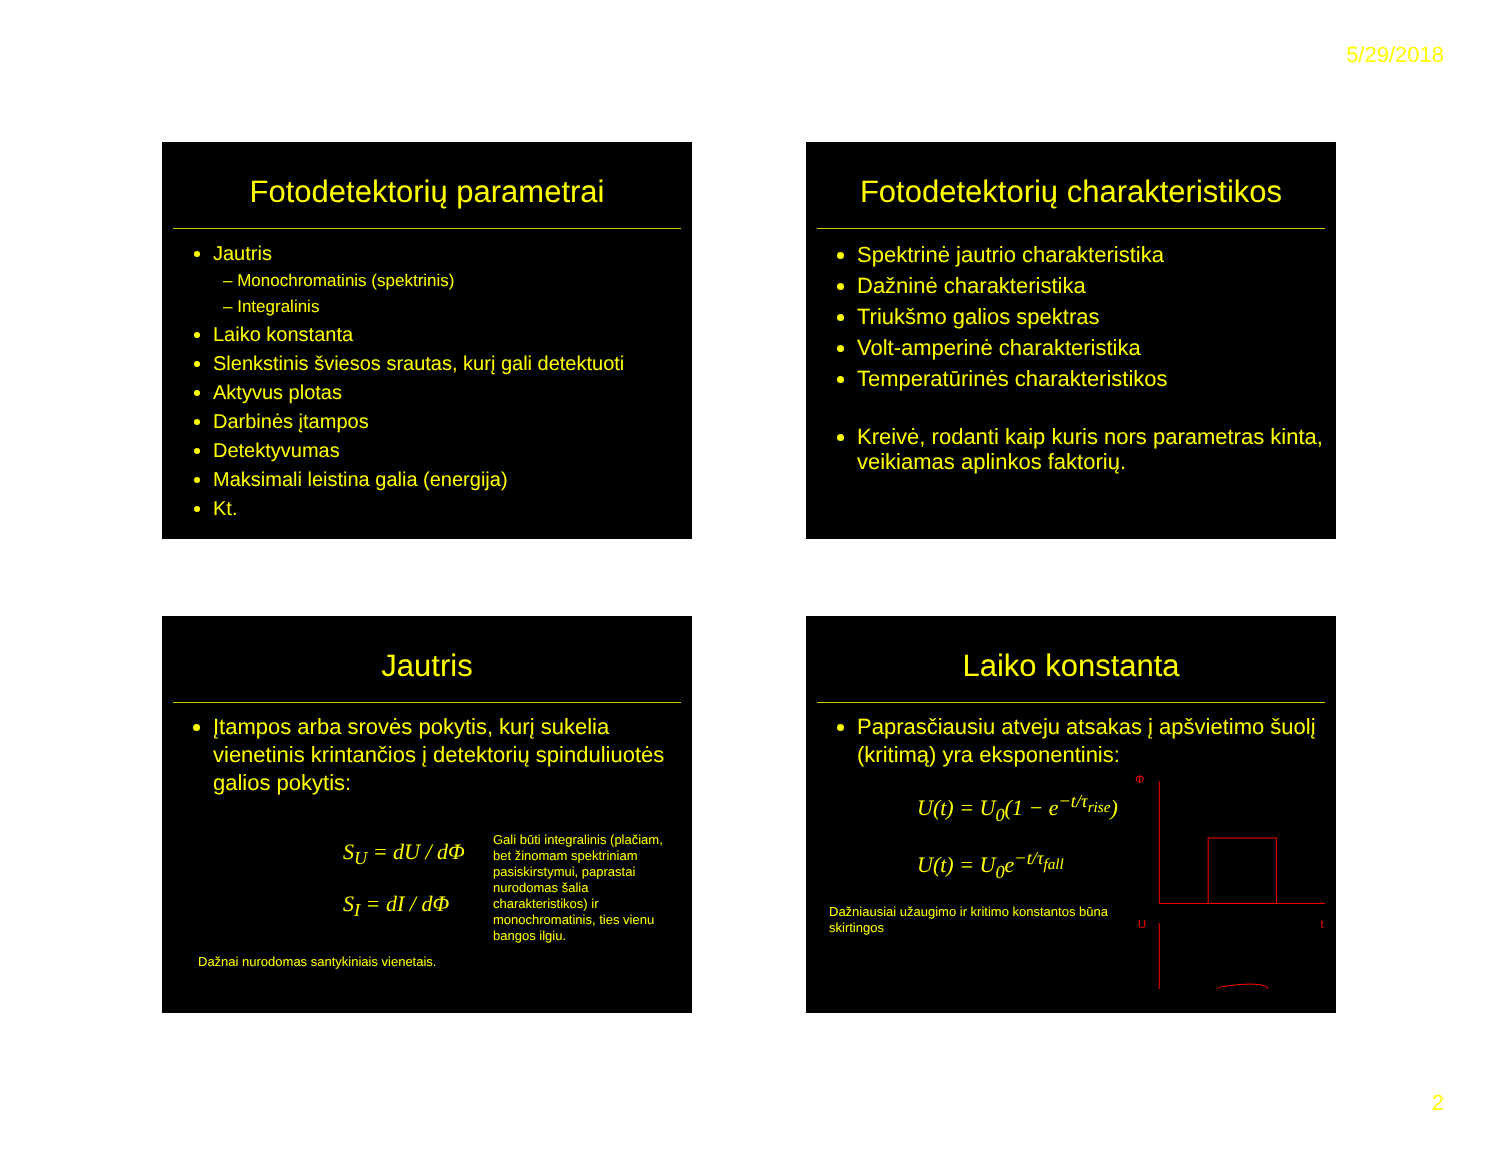5/29/2018
Fotodetektorių parametrai
Jautris
– Monochromatinis (spektrinis)
– Integralinis
Laiko konstanta
Slenkstinis šviesos srautas, kurį gali detektuoti
Aktyvus plotas
Darbinės įtampos
Detektyvumas
Maksimali leistina galia (energija)
Kt.
Fotodetektorių charakteristikos
Spektrinė jautrio charakteristika
Dažninė charakteristika
Triukšmo galios spektras
Volt-amperinė charakteristika
Temperatūrinės charakteristikos
Kreivė, rodanti kaip kuris nors parametras kinta, veikiamas aplinkos faktorių.
Jautris
Įtampos arba srovės pokytis, kurį sukelia vienetinis krintančios į detektorių spinduliuotės galios pokytis:
S<sub>U</sub> = dU / dΦ
S<sub>I</sub> = dI / dΦ
Gali būti integralinis (plačiam, bet žinomam spektriniam pasiskirstymui, paprastai nurodomas šalia charakteristikos) ir monochromatinis, ties vienu bangos ilgiu.
Dažnai nurodomas santykiniais vienetais.
Laiko konstanta
Paprasčiausiu atveju atsakas į apšvietimo šuolį (kritimą) yra eksponentinis:
U(t) = U<sub>0</sub>(1 − e<sup>−t/τ<sub>rise</sub></sup>)
U(t) = U<sub>0</sub>e<sup>−t/τ<sub>fall</sub></sup>
Dažniausiai užaugimo ir kritimo konstantos būna skirtingos
Φ
t
U
2